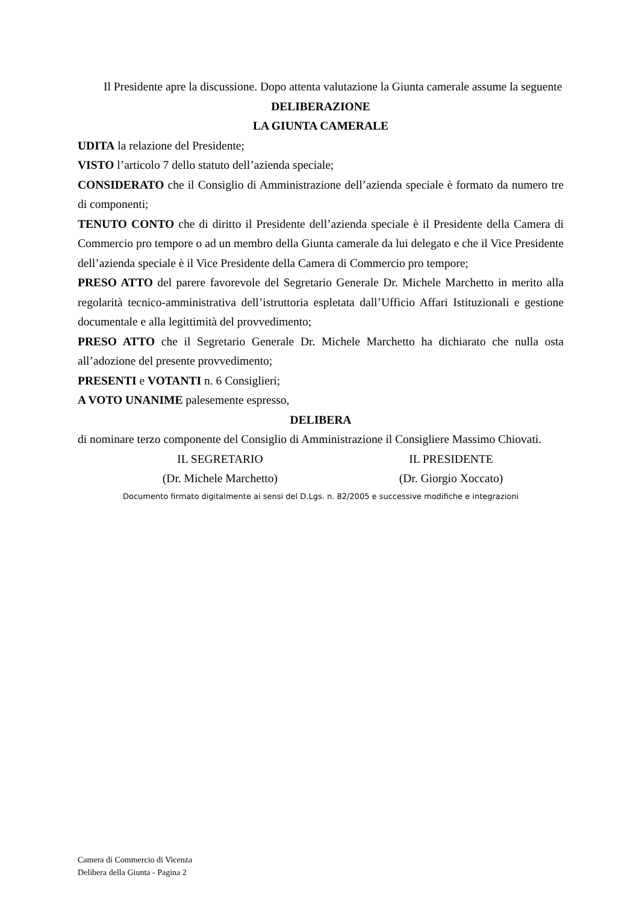Il Presidente apre la discussione. Dopo attenta valutazione la Giunta camerale assume la seguente
DELIBERAZIONE
LA GIUNTA CAMERALE
UDITA la relazione del Presidente;
VISTO l’articolo 7 dello statuto dell’azienda speciale;
CONSIDERATO che il Consiglio di Amministrazione dell’azienda speciale è formato da numero tre di componenti;
TENUTO CONTO che di diritto il Presidente dell’azienda speciale è il Presidente della Camera di Commercio pro tempore o ad un membro della Giunta camerale da lui delegato e che il Vice Presidente dell’azienda speciale è il Vice Presidente della Camera di Commercio pro tempore;
PRESO ATTO del parere favorevole del Segretario Generale Dr. Michele Marchetto in merito alla regolarità tecnico-amministrativa dell’istruttoria espletata dall’Ufficio Affari Istituzionali e gestione documentale e alla legittimità del provvedimento;
PRESO ATTO che il Segretario Generale Dr. Michele Marchetto ha dichiarato che nulla osta all’adozione del presente provvedimento;
PRESENTI e VOTANTI n. 6 Consiglieri;
A VOTO UNANIME palesemente espresso,
DELIBERA
di nominare terzo componente del Consiglio di Amministrazione il Consigliere Massimo Chiovati.
IL SEGRETARIO
(Dr. Michele Marchetto)
IL PRESIDENTE
(Dr. Giorgio Xoccato)
Documento firmato digitalmente ai sensi del D.Lgs. n. 82/2005 e successive modifiche e integrazioni
Camera di Commercio di Vicenza
Delibera della Giunta - Pagina 2